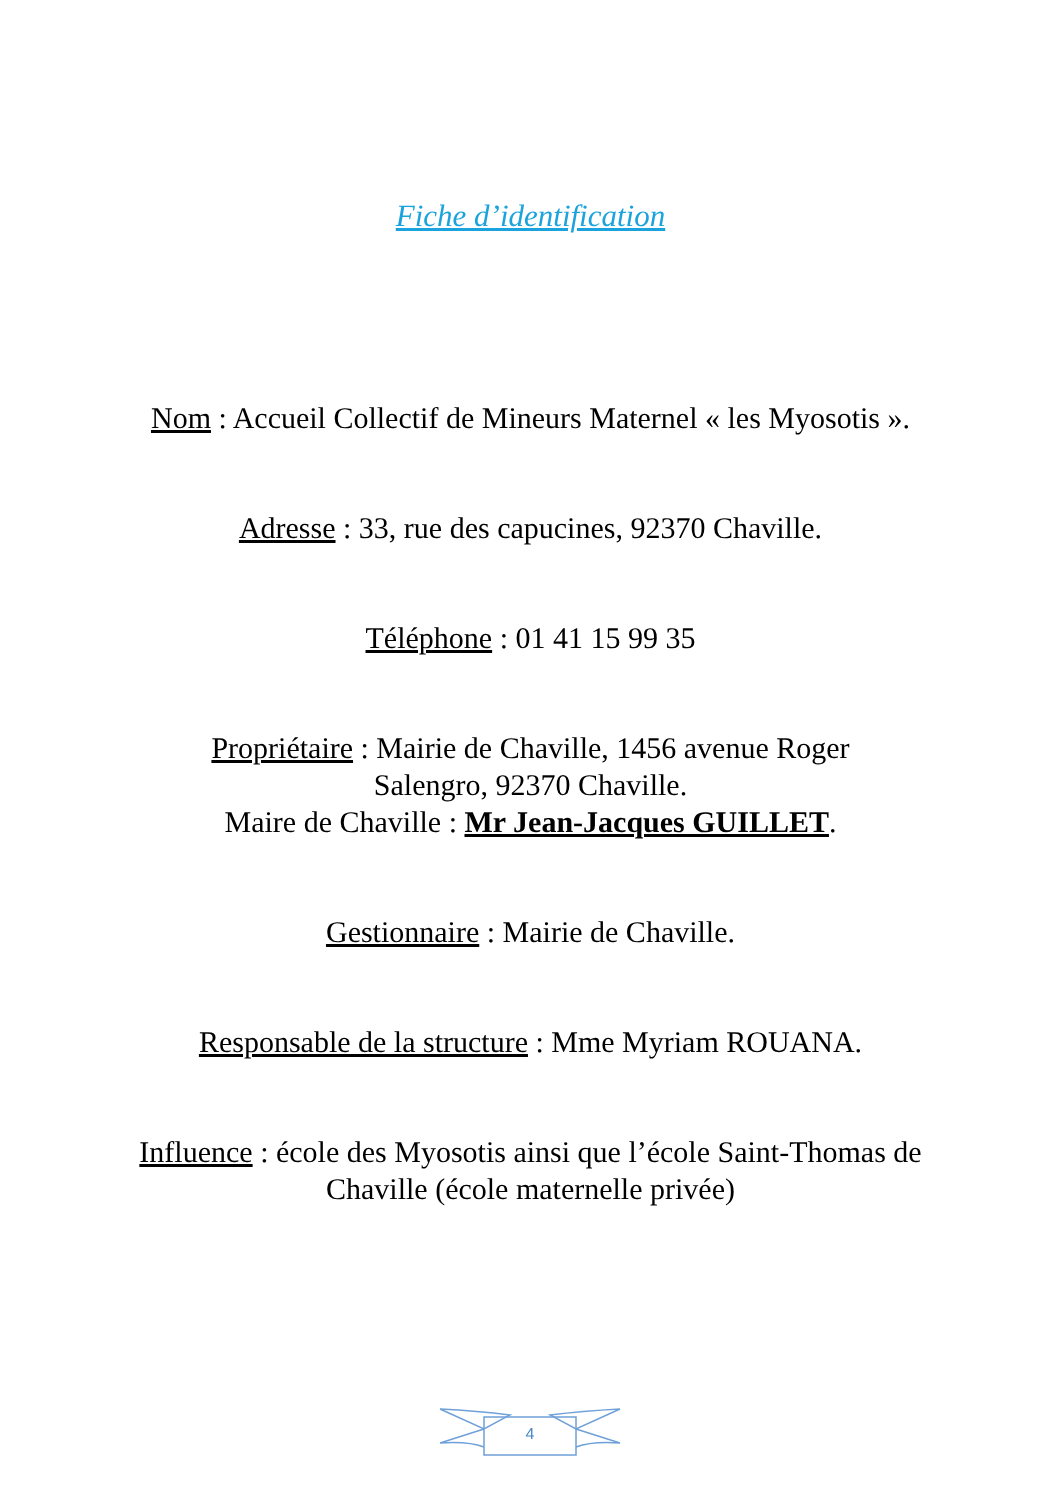Fiche d’identification
Nom : Accueil Collectif de Mineurs Maternel « les Myosotis ».
Adresse : 33, rue des capucines, 92370 Chaville.
Téléphone : 01 41 15 99 35
Propriétaire : Mairie de Chaville, 1456 avenue Roger Salengro, 92370 Chaville.
Maire de Chaville : Mr Jean-Jacques GUILLET.
Gestionnaire : Mairie de Chaville.
Responsable de la structure : Mme Myriam ROUANA.
Influence : école des Myosotis ainsi que l’école Saint-Thomas de Chaville (école maternelle privée)
4